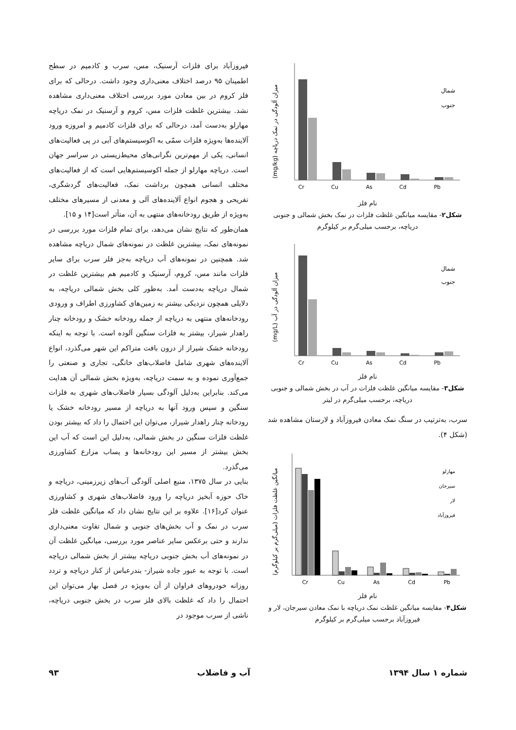میزان آلودگی در نمک دریاچه (mg/kg)
Cr
Cu
As
Cd
Pb
شمال
جنوب
نام فلز
شکل۲- مقایسه میانگین غلظت فلزات در نمک بخش شمالی و جنوبی دریاچه، برحسب میلی‌گرم بر کیلوگرم
میزان آلودگی در آب (mg/L)
Cr
Cu
As
Cd
Pb
شمال
جنوب
نام فلز
شکل۳- مقایسه میانگین غلظت فلزات در آب در بخش شمالی و جنوبی دریاچه، برحسب میلی‌گرم در لیتر
سرب، به‌ترتیب در سنگ نمک معادن فیروزآباد و لارستان مشاهده شد (شکل ۴).
میانگین غلظت فلزات (میلی‌گرم بر کیلوگرم)
Cr
Cu
As
Cd
Pb
مهارلو
سیرجان
لار
فیروزآباد
نام فلز
شکل۴- مقایسه میانگین غلظت نمک دریاچه با نمک معادن سیرجان، لار و فیروزآباد برحسب میلی‌گرم بر کیلوگرم
فیروزآباد برای فلزات آرسنیک، مس، سرب و کادمیم در سطح اطمینان ۹۵ درصد اختلاف معنی‌داری وجود داشت. درحالی که برای فلز کروم در بین معادن مورد بررسی اختلاف معنی‌داری مشاهده نشد. بیشترین غلظت فلزات مس، کروم و آرسنیک در نمک دریاچه مهارلو به‌دست آمد، درحالی که برای فلزات کادمیم و امروزه ورود آلاینده‌ها به‌ویژه فلزات سمّی به اکوسیستم‌های آبی در پی فعالیت‌های انسانی، یکی از مهم‌ترین نگرانی‌های محیط‌زیستی در سراسر جهان است. دریاچه مهارلو از جمله اکوسیستم‌هایی است که از فعالیت‌های مختلف انسانی همچون برداشت نمک، فعالیت‌های گردشگری، تفریحی و هجوم انواع آلاینده‌های آلی و معدنی از مسیرهای مختلف به‌ویژه از طریق رودخانه‌های منتهی به آن، متأثر است[۱۴ و ۱۵].
همان‌طور که نتایج نشان می‌دهد، برای تمام فلزات مورد بررسی در نمونه‌های نمک، بیشترین غلظت در نمونه‌های شمال دریاچه مشاهده شد. همچنین در نمونه‌های آب دریاچه به‌جز فلز سرب برای سایر فلزات مانند مس، کروم، آرسنیک و کادمیم هم بیشترین غلظت در شمال دریاچه به‌دست آمد. به‌طور کلی بخش شمالی دریاچه، به دلایلی همچون نزدیکی بیشتر به زمین‌های کشاورزی اطراف و ورودی رودخانه‌های منتهی به دریاچه از جمله رودخانه خشک و رودخانه چنار راهدار شیراز، بیشتر به فلزات سنگین آلوده است. با توجه به اینکه رودخانه خشک شیراز از درون بافت متراکم این شهر می‌گذرد، انواع آلاینده‌های شهری شامل فاضلاب‌های خانگی، تجاری و صنعتی را جمع‌آوری نموده و به سمت دریاچه، به‌ویژه بخش شمالی آن هدایت می‌کند. بنابراین به‌دلیل آلودگی بسیار فاضلاب‌های شهری به فلزات سنگین و سپس ورود آنها به دریاچه از مسیر رودخانه خشک یا رودخانه چنار راهدار شیراز، می‌توان این احتمال را داد که بیشتر بودن غلظت فلزات سنگین در بخش شمالی، به‌دلیل این است که آب این بخش بیشتر از مسیر این رودخانه‌ها و پساب مزارع کشاورزی می‌گذرد.
بنایی در سال ۱۳۷۵، منبع اصلی آلودگی آب‌های زیرزمینی، دریاچه و خاک حوزه آبخیز دریاچه را ورود فاضلاب‌های شهری و کشاورزی عنوان کرد[۱۶]. علاوه بر این نتایج نشان داد که میانگین غلظت فلز سرب در نمک و آب بخش‌های جنوبی و شمال تفاوت معنی‌داری ندارند و حتی برعکس سایر عناصر مورد بررسی، میانگین غلظت آن در نمونه‌های آب بخش جنوبی دریاچه بیشتر از بخش شمالی دریاچه است. با توجه به عبور جاده شیراز- بندرعباس از کنار دریاچه و تردد روزانه خودروهای فراوان از آن به‌ویژه در فصل بهار می‌توان این احتمال را داد که غلظت بالای فلز سرب در بخش جنوبی دریاچه، ناشی از سرب موجود در
شماره ۱ سال ۱۳۹۴ آب و فاضلاب ۹۳